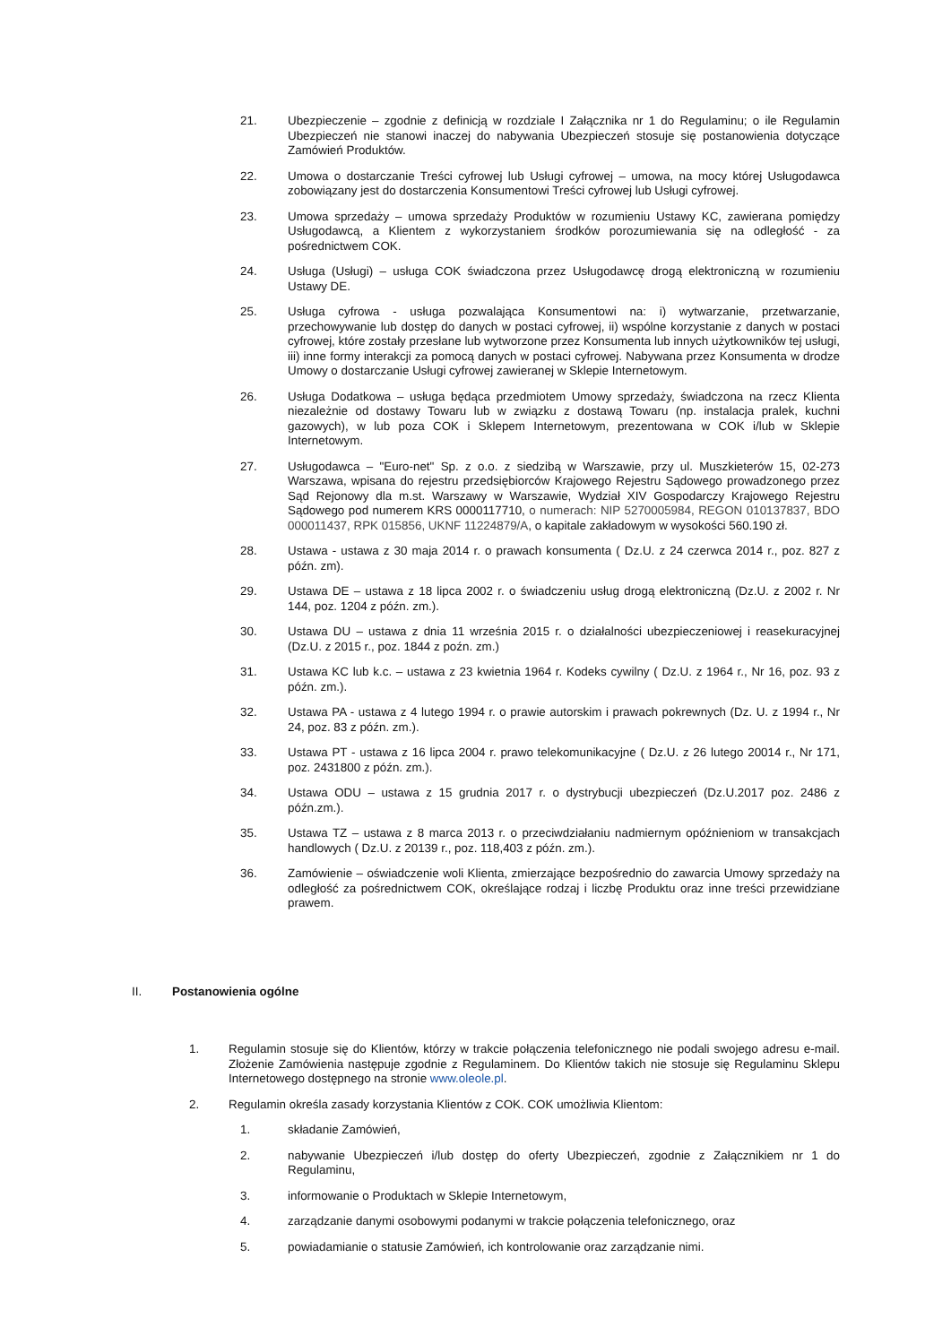21. Ubezpieczenie – zgodnie z definicją w rozdziale I Załącznika nr 1 do Regulaminu; o ile Regulamin Ubezpieczeń nie stanowi inaczej do nabywania Ubezpieczeń stosuje się postanowienia dotyczące Zamówień Produktów.
22. Umowa o dostarczanie Treści cyfrowej lub Usługi cyfrowej – umowa, na mocy której Usługodawca zobowiązany jest do dostarczenia Konsumentowi Treści cyfrowej lub Usługi cyfrowej.
23. Umowa sprzedaży – umowa sprzedaży Produktów w rozumieniu Ustawy KC, zawierana pomiędzy Usługodawcą, a Klientem z wykorzystaniem środków porozumiewania się na odległość - za pośrednictwem COK.
24. Usługa (Usługi) – usługa COK świadczona przez Usługodawcę drogą elektroniczną w rozumieniu Ustawy DE.
25. Usługa cyfrowa - usługa pozwalająca Konsumentowi na: i) wytwarzanie, przetwarzanie, przechowywanie lub dostęp do danych w postaci cyfrowej, ii) wspólne korzystanie z danych w postaci cyfrowej, które zostały przesłane lub wytworzone przez Konsumenta lub innych użytkowników tej usługi, iii) inne formy interakcji za pomocą danych w postaci cyfrowej. Nabywana przez Konsumenta w drodze Umowy o dostarczanie Usługi cyfrowej zawieranej w Sklepie Internetowym.
26. Usługa Dodatkowa – usługa będąca przedmiotem Umowy sprzedaży, świadczona na rzecz Klienta niezależnie od dostawy Towaru lub w związku z dostawą Towaru (np. instalacja pralek, kuchni gazowych), w lub poza COK i Sklepem Internetowym, prezentowana w COK i/lub w Sklepie Internetowym.
27. Usługodawca – "Euro-net" Sp. z o.o. z siedzibą w Warszawie, przy ul. Muszkieterów 15, 02-273 Warszawa, wpisana do rejestru przedsiębiorców Krajowego Rejestru Sądowego prowadzonego przez Sąd Rejonowy dla m.st. Warszawy w Warszawie, Wydział XIV Gospodarczy Krajowego Rejestru Sądowego pod numerem KRS 0000117710, o numerach: NIP 5270005984, REGON 010137837, BDO 000011437, RPK 015856, UKNF 11224879/A, o kapitale zakładowym w wysokości 560.190 zł.
28. Ustawa - ustawa z 30 maja 2014 r. o prawach konsumenta ( Dz.U. z 24 czerwca 2014 r., poz. 827 z późn. zm).
29. Ustawa DE – ustawa z 18 lipca 2002 r. o świadczeniu usług drogą elektroniczną (Dz.U. z 2002 r. Nr 144, poz. 1204 z późn. zm.).
30. Ustawa DU – ustawa z dnia 11 września 2015 r. o działalności ubezpieczeniowej i reasekuracyjnej (Dz.U. z 2015 r., poz. 1844 z poźn. zm.)
31. Ustawa KC lub k.c. – ustawa z 23 kwietnia 1964 r. Kodeks cywilny ( Dz.U. z 1964 r., Nr 16, poz. 93 z późn. zm.).
32. Ustawa PA - ustawa z 4 lutego 1994 r. o prawie autorskim i prawach pokrewnych (Dz. U. z 1994 r., Nr 24, poz. 83 z późn. zm.).
33. Ustawa PT - ustawa z 16 lipca 2004 r. prawo telekomunikacyjne ( Dz.U. z 26 lutego 20014 r., Nr 171, poz. 2431800 z późn. zm.).
34. Ustawa ODU – ustawa z 15 grudnia 2017 r. o dystrybucji ubezpieczeń (Dz.U.2017 poz. 2486 z późn.zm.).
35. Ustawa TZ – ustawa z 8 marca 2013 r. o przeciwdziałaniu nadmiernym opóźnieniom w transakcjach handlowych ( Dz.U. z 20139 r., poz. 118,403 z późn. zm.).
36. Zamówienie – oświadczenie woli Klienta, zmierzające bezpośrednio do zawarcia Umowy sprzedaży na odległość za pośrednictwem COK, określające rodzaj i liczbę Produktu oraz inne treści przewidziane prawem.
II. Postanowienia ogólne
1. Regulamin stosuje się do Klientów, którzy w trakcie połączenia telefonicznego nie podali swojego adresu e-mail. Złożenie Zamówienia następuje zgodnie z Regulaminem. Do Klientów takich nie stosuje się Regulaminu Sklepu Internetowego dostępnego na stronie www.oleole.pl.
2. Regulamin określa zasady korzystania Klientów z COK. COK umożliwia Klientom:
1. składanie Zamówień,
2. nabywanie Ubezpieczeń i/lub dostęp do oferty Ubezpieczeń, zgodnie z Załącznikiem nr 1 do Regulaminu,
3. informowanie o Produktach w Sklepie Internetowym,
4. zarządzanie danymi osobowymi podanymi w trakcie połączenia telefonicznego, oraz
5. powiadamianie o statusie Zamówień, ich kontrolowanie oraz zarządzanie nimi.